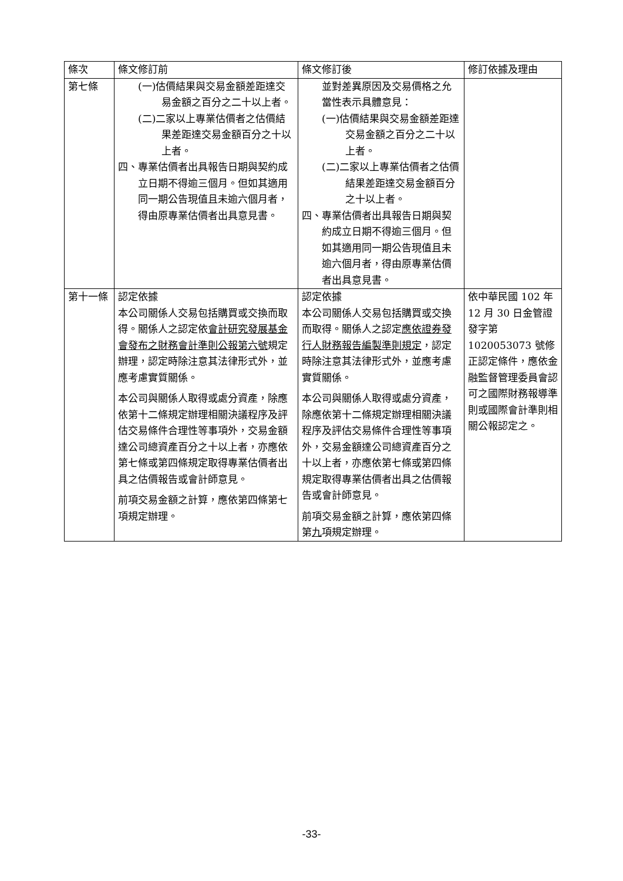| 條次 | 條文修訂前 | 條文修訂後 | 修訂依據及理由 |
| --- | --- | --- | --- |
| 第七條 | (一)估價結果與交易金額差距達交易金額之百分之二十以上者。 (二)二家以上專業估價者之估價結果差距達交易金額百分之十以上者。 四、專業估價者出具報告日期與契約成立日期不得逾三個月。但如其適用同一期公告現值且未逾六個月者，得由原專業估價者出具意見書。 | 並對差異原因及交易價格之允當性表示具體意見： (一)估價結果與交易金額差距達交易金額之百分之二十以上者。 (二)二家以上專業估價者之估價結果差距達交易金額百分之十以上者。 四、專業估價者出具報告日期與契約成立日期不得逾三個月。但如其適用同一期公告現值且未逾六個月者，得由原專業估價者出具意見書。 | |
| 第十一條 | 認定依據 本公司關係人交易包括購買或交換而取得。關係人之認定依 會計研究發展基金會發布之財務會計準則公報第六號 規定辦理，認定時除注意其法律形式外，並應考慮實質關係。 本公司與關係人取得或處分資產，除應依第十二條規定辦理相關決議程序及評估交易條件合理性等事項外，交易金額達公司總資產百分之十以上者，亦應依第七條或第四條規定取得專業估價者出具之估價報告或會計師意見。 前項交易金額之計算，應依第四條第七項規定辦理。 | 認定依據 本公司關係人交易包括購買或交換而取得。關係人之認定 應依證券發行人財務報告編製準則規定 ，認定時除注意其法律形式外，並應考慮實質關係。 本公司與關係人取得或處分資產，除應依第十二條規定辦理相關決議程序及評估交易條件合理性等事項外，交易金額達公司總資產百分之十以上者，亦應依第七條或第四條規定取得專業估價者出具之估價報告或會計師意見。 前項交易金額之計算，應依第四條第 九 項規定辦理。 | 依中華民國 102 年 12 月 30 日金管證發字第 1020053073 號修正認定條件，應依金融監督管理委員會認可之國際財務報導準則或國際會計準則相關公報認定之。 |
-33-